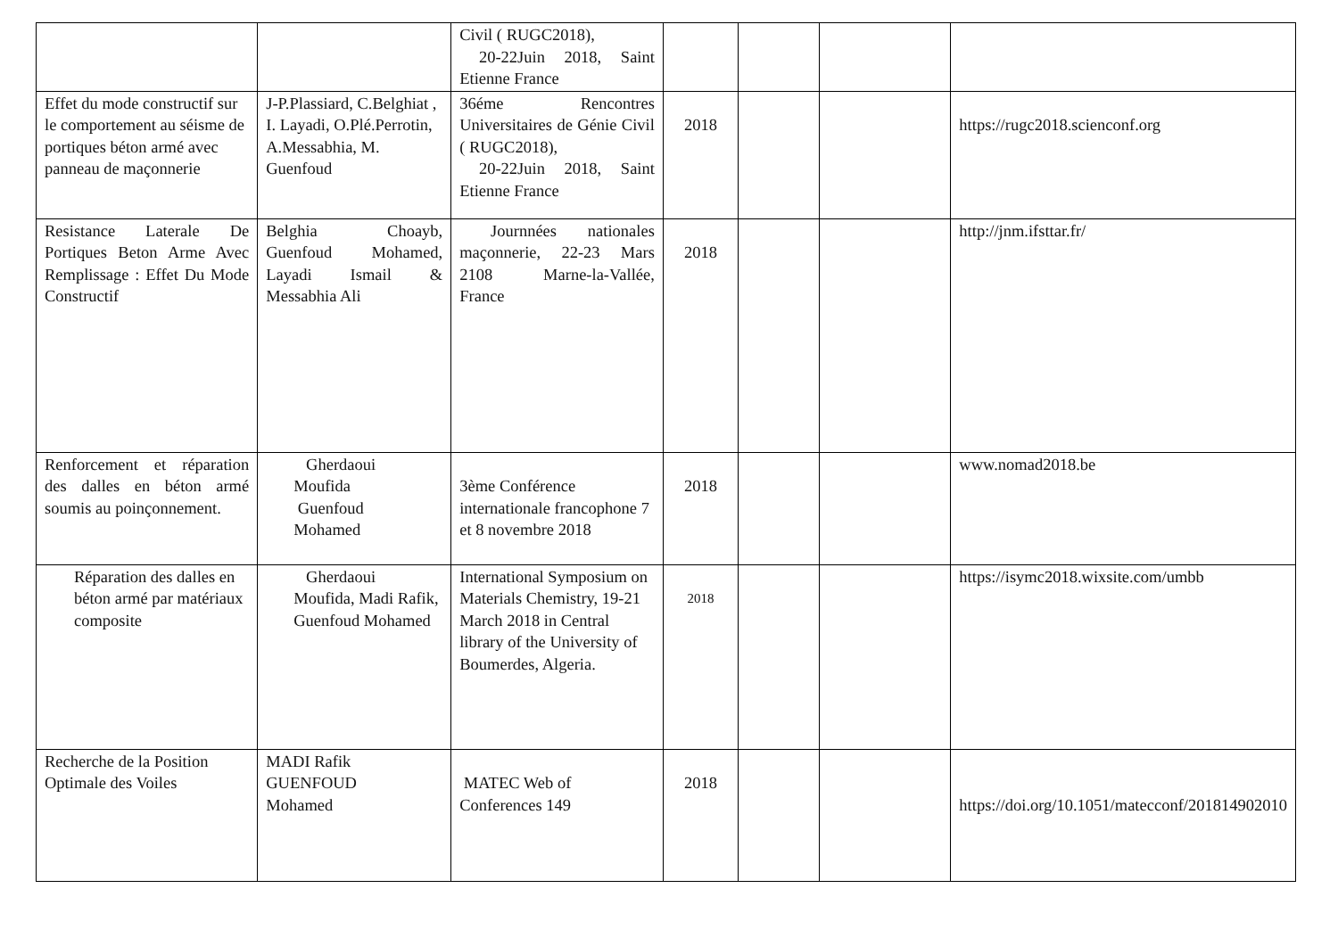| | | Civil ( RUGC2018), 20-22Juin 2018, Saint Etienne France | | | | |
| Effet du mode constructif sur le comportement au séisme de portiques béton armé avec panneau de maçonnerie | J-P.Plassiard, C.Belghiat , I. Layadi, O.Plé.Perrotin, A.Messabhia, M. Guenfoud | 36éme Rencontres Universitaires de Génie Civil ( RUGC2018), 20-22Juin 2018, Saint Etienne France | 2018 | | | https://rugc2018.scienconf.org |
| Resistance Laterale De Portiques Beton Arme Avec Remplissage : Effet Du Mode Constructif | Belghia Choayb, Guenfoud Mohamed, Layadi Ismail & Messabhia Ali | Journnées nationales maçonnerie, 22-23 Mars 2108 Marne-la-Vallée, France | 2018 | | | http://jnm.ifsttar.fr/ |
| Renforcement et réparation des dalles en béton armé soumis au poinçonnement. | Gherdaoui Moufida Guenfoud Mohamed | 3ème Conférence internationale francophone 7 et 8 novembre 2018 | 2018 | | | www.nomad2018.be |
| Réparation des dalles en béton armé par matériaux composite | Gherdaoui Moufida, Madi Rafik, Guenfoud Mohamed | International Symposium on Materials Chemistry, 19-21 March 2018 in Central library of the University of Boumerdes, Algeria. | 2018 | | | https://isymc2018.wixsite.com/umbb |
| Recherche de la Position Optimale des Voiles | MADI Rafik GUENFOUD Mohamed | MATEC Web of Conferences 149 | 2018 | | | https://doi.org/10.1051/matecconf/201814902010 |